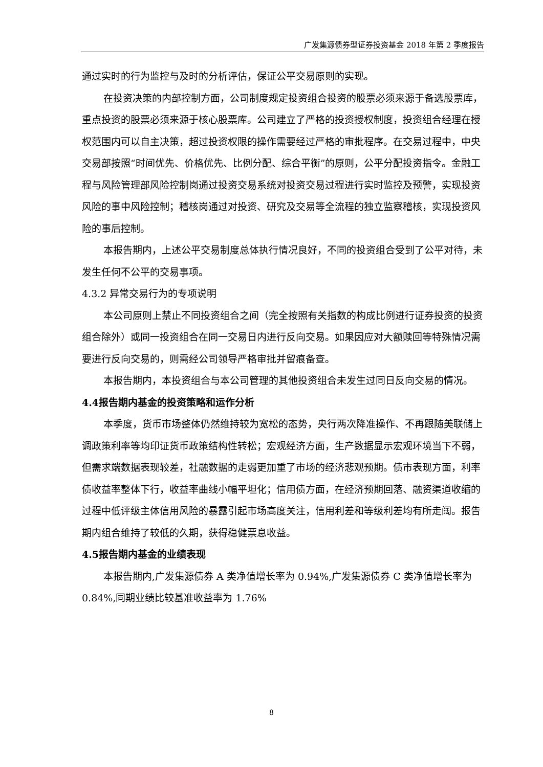广发集源债券型证券投资基金 2018 年第 2 季度报告
通过实时的行为监控与及时的分析评估，保证公平交易原则的实现。
在投资决策的内部控制方面，公司制度规定投资组合投资的股票必须来源于备选股票库，重点投资的股票必须来源于核心股票库。公司建立了严格的投资授权制度，投资组合经理在授权范围内可以自主决策，超过投资权限的操作需要经过严格的审批程序。在交易过程中，中央交易部按照“时间优先、价格优先、比例分配、综合平衡”的原则，公平分配投资指令。金融工程与风险管理部风险控制岗通过投资交易系统对投资交易过程进行实时监控及预警，实现投资风险的事中风险控制；稽核岗通过对投资、研究及交易等全流程的独立监察稽核，实现投资风险的事后控制。
本报告期内，上述公平交易制度总体执行情况良好，不同的投资组合受到了公平对待，未发生任何不公平的交易事项。
4.3.2 异常交易行为的专项说明
本公司原则上禁止不同投资组合之间（完全按照有关指数的构成比例进行证券投资的投资组合除外）或同一投资组合在同一交易日内进行反向交易。如果因应对大额赎回等特殊情况需要进行反向交易的，则需经公司领导严格审批并留痕备查。
本报告期内，本投资组合与本公司管理的其他投资组合未发生过同日反向交易的情况。
4.4报告期内基金的投资策略和运作分析
本季度，货币市场整体仍然维持较为宽松的态势，央行两次降准操作、不再跟随美联储上调政策利率等均印证货币政策结构性转松；宏观经济方面，生产数据显示宏观环境当下不弱，但需求端数据表现较差，社融数据的走弱更加重了市场的经济悲观预期。债市表现方面，利率债收益率整体下行，收益率曲线小幅平坦化；信用债方面，在经济预期回落、融资渠道收缩的过程中低评级主体信用风险的暴露引起市场高度关注，信用利差和等级利差均有所走阔。报告期内组合维持了较低的久期，获得稳健票息收益。
4.5报告期内基金的业绩表现
本报告期内,广发集源债券 A 类净值增长率为 0.94%,广发集源债券 C 类净值增长率为 0.84%,同期业绩比较基准收益率为 1.76%
8